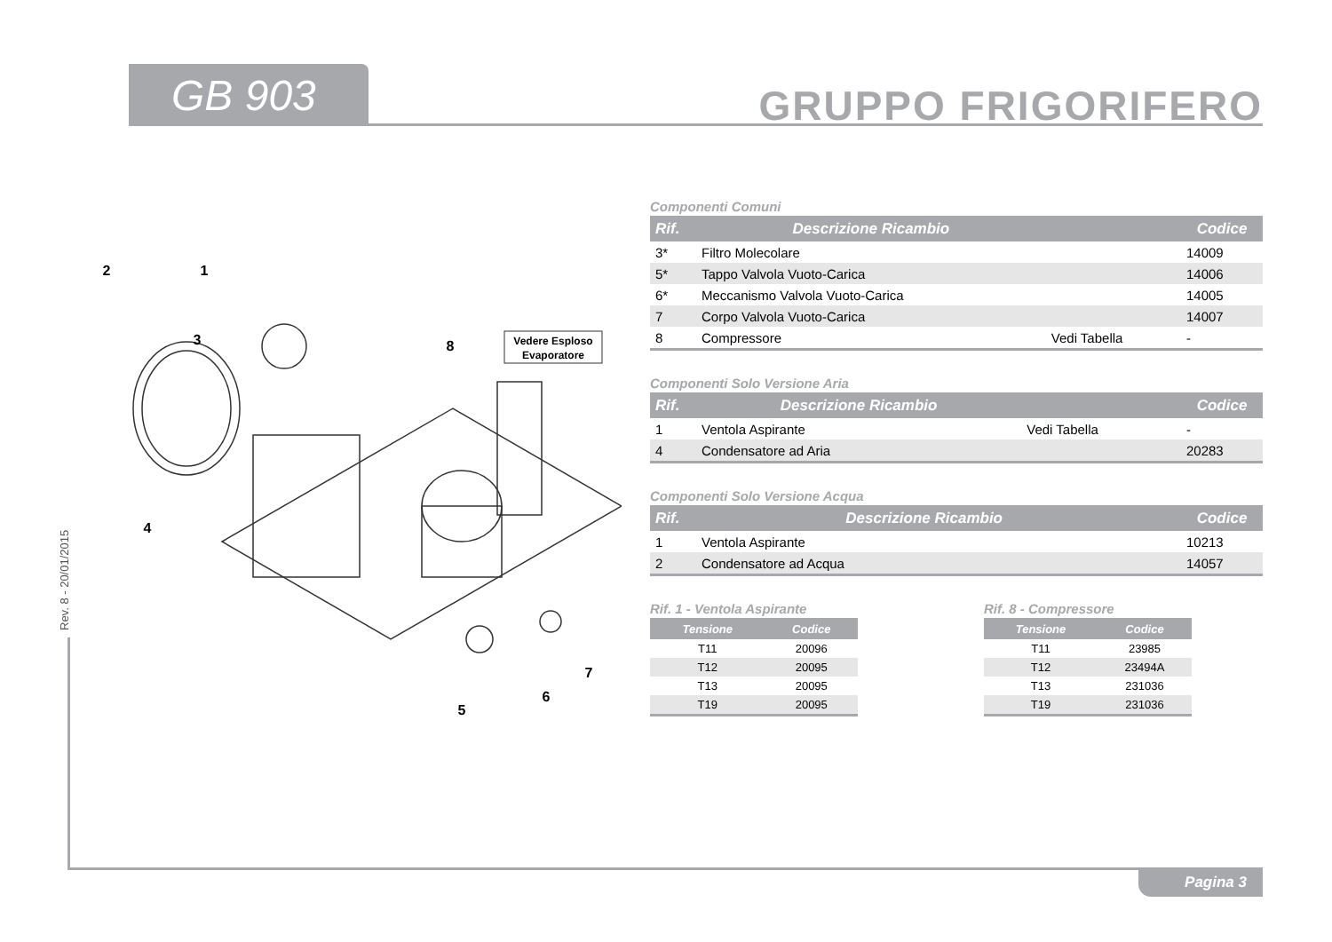GB 903 GRUPPO FRIGORIFERO
Rev. 8 - 20/01/2015
Pagina 3
2
1
3
8
4
5
6
7
Vedere Esploso
Evaporatore
Componenti Comuni
| Rif. | Descrizione Ricambio | | Codice |
| --- | --- | --- | --- |
| 3* | Filtro Molecolare | | 14009 |
| 5* | Tappo Valvola Vuoto-Carica | | 14006 |
| 6* | Meccanismo Valvola Vuoto-Carica | | 14005 |
| 7 | Corpo Valvola Vuoto-Carica | | 14007 |
| 8 | Compressore | Vedi Tabella | - |
Componenti Solo Versione Aria
| Rif. | Descrizione Ricambio | | Codice |
| --- | --- | --- | --- |
| 1 | Ventola Aspirante | Vedi Tabella | - |
| 4 | Condensatore ad Aria | | 20283 |
Componenti Solo Versione Acqua
| Rif. | Descrizione Ricambio | | Codice |
| --- | --- | --- | --- |
| 1 | Ventola Aspirante | | 10213 |
| 2 | Condensatore ad Acqua | | 14057 |
Rif. 1 - Ventola Aspirante
| Tensione | Codice |
| --- | --- |
| T11 | 20096 |
| T12 | 20095 |
| T13 | 20095 |
| T19 | 20095 |
Rif. 8 - Compressore
| Tensione | Codice |
| --- | --- |
| T11 | 23985 |
| T12 | 23494A |
| T13 | 231036 |
| T19 | 231036 |